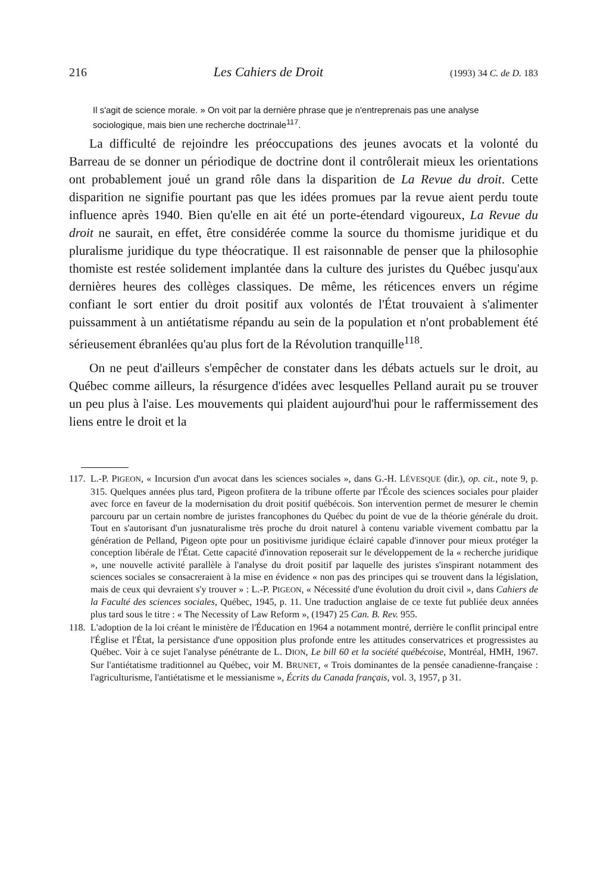216 Les Cahiers de Droit (1993) 34 C. de D. 183
Il s'agit de science morale. » On voit par la dernière phrase que je n'entreprenais pas une analyse sociologique, mais bien une recherche doctrinale<sup>117</sup>.
La difficulté de rejoindre les préoccupations des jeunes avocats et la volonté du Barreau de se donner un périodique de doctrine dont il contrôlerait mieux les orientations ont probablement joué un grand rôle dans la disparition de La Revue du droit. Cette disparition ne signifie pourtant pas que les idées promues par la revue aient perdu toute influence après 1940. Bien qu'elle en ait été un porte-étendard vigoureux, La Revue du droit ne saurait, en effet, être considérée comme la source du thomisme juridique et du pluralisme juridique du type théocratique. Il est raisonnable de penser que la philosophie thomiste est restée solidement implantée dans la culture des juristes du Québec jusqu'aux dernières heures des collèges classiques. De même, les réticences envers un régime confiant le sort entier du droit positif aux volontés de l'État trouvaient à s'alimenter puissamment à un antiétatisme répandu au sein de la population et n'ont probablement été sérieusement ébranlées qu'au plus fort de la Révolution tranquille<sup>118</sup>.
On ne peut d'ailleurs s'empêcher de constater dans les débats actuels sur le droit, au Québec comme ailleurs, la résurgence d'idées avec lesquelles Pelland aurait pu se trouver un peu plus à l'aise. Les mouvements qui plaident aujourd'hui pour le raffermissement des liens entre le droit et la
117. L.-P. PIGEON, « Incursion d'un avocat dans les sciences sociales », dans G.-H. LÉVESQUE (dir.), op. cit., note 9, p. 315. Quelques années plus tard, Pigeon profitera de la tribune offerte par l'École des sciences sociales pour plaider avec force en faveur de la modernisation du droit positif québécois. Son intervention permet de mesurer le chemin parcouru par un certain nombre de juristes francophones du Québec du point de vue de la théorie générale du droit. Tout en s'autorisant d'un jusnaturalisme très proche du droit naturel à contenu variable vivement combattu par la génération de Pelland, Pigeon opte pour un positivisme juridique éclairé capable d'innover pour mieux protéger la conception libérale de l'État. Cette capacité d'innovation reposerait sur le développement de la « recherche juridique », une nouvelle activité parallèle à l'analyse du droit positif par laquelle des juristes s'inspirant notamment des sciences sociales se consacreraient à la mise en évidence « non pas des principes qui se trouvent dans la législation, mais de ceux qui devraient s'y trouver » : L.-P. PIGEON, « Nécessité d'une évolution du droit civil », dans Cahiers de la Faculté des sciences sociales, Québec, 1945, p. 11. Une traduction anglaise de ce texte fut publiée deux années plus tard sous le titre : « The Necessity of Law Reform », (1947) 25 Can. B. Rev. 955.
118. L'adoption de la loi créant le ministère de l'Éducation en 1964 a notamment montré, derrière le conflit principal entre l'Église et l'État, la persistance d'une opposition plus profonde entre les attitudes conservatrices et progressistes au Québec. Voir à ce sujet l'analyse pénétrante de L. DION, Le bill 60 et la société québécoise, Montréal, HMH, 1967. Sur l'antiétatisme traditionnel au Québec, voir M. BRUNET, « Trois dominantes de la pensée canadienne-française : l'agriculturisme, l'antiétatisme et le messianisme », Écrits du Canada français, vol. 3, 1957, p 31.